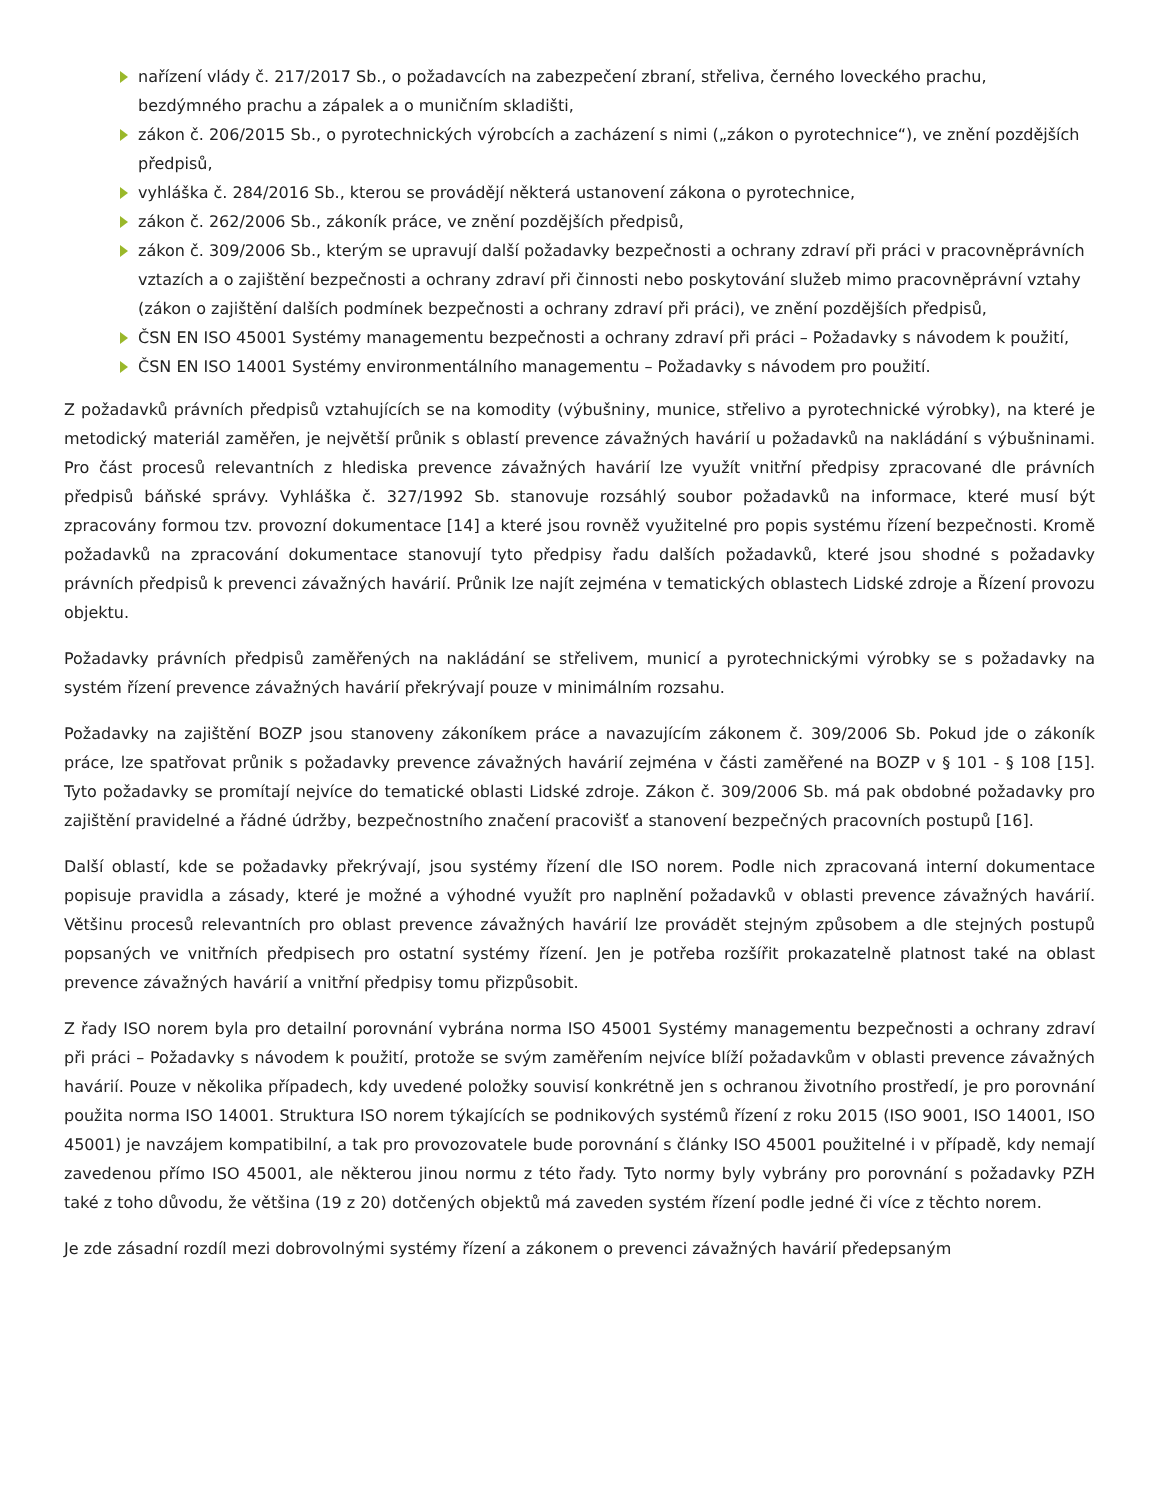nařízení vlády č. 217/2017 Sb., o požadavcích na zabezpečení zbraní, střeliva, černého loveckého prachu, bezdýmného prachu a zápalek a o muničním skladišti,
zákon č. 206/2015 Sb., o pyrotechnických výrobcích a zacházení s nimi („zákon o pyrotechnice“), ve znění pozdějších předpisů,
vyhláška č. 284/2016 Sb., kterou se provádějí některá ustanovení zákona o pyrotechnice,
zákon č. 262/2006 Sb., zákoník práce, ve znění pozdějších předpisů,
zákon č. 309/2006 Sb., kterým se upravují další požadavky bezpečnosti a ochrany zdraví při práci v pracovněprávních vztazích a o zajištění bezpečnosti a ochrany zdraví při činnosti nebo poskytování služeb mimo pracovněprávní vztahy (zákon o zajištění dalších podmínek bezpečnosti a ochrany zdraví při práci), ve znění pozdějších předpisů,
ČSN EN ISO 45001 Systémy managementu bezpečnosti a ochrany zdraví při práci – Požadavky s návodem k použití,
ČSN EN ISO 14001 Systémy environmentálního managementu – Požadavky s návodem pro použití.
Z požadavků právních předpisů vztahujících se na komodity (výbušniny, munice, střelivo a pyrotechnické výrobky), na které je metodický materiál zaměřen, je největší průnik s oblastí prevence závažných havárií u požadavků na nakládání s výbušninami. Pro část procesů relevantních z hlediska prevence závažných havárií lze využít vnitřní předpisy zpracované dle právních předpisů báňské správy. Vyhláška č. 327/1992 Sb. stanovuje rozsáhlý soubor požadavků na informace, které musí být zpracovány formou tzv. provozní dokumentace [14] a které jsou rovněž využitelné pro popis systému řízení bezpečnosti. Kromě požadavků na zpracování dokumentace stanovují tyto předpisy řadu dalších požadavků, které jsou shodné s požadavky právních předpisů k prevenci závažných havárií. Průnik lze najít zejména v tematických oblastech Lidské zdroje a Řízení provozu objektu.
Požadavky právních předpisů zaměřených na nakládání se střelivem, municí a pyrotechnickými výrobky se s požadavky na systém řízení prevence závažných havárií překrývají pouze v minimálním rozsahu.
Požadavky na zajištění BOZP jsou stanoveny zákoníkem práce a navazujícím zákonem č. 309/2006 Sb. Pokud jde o zákoník práce, lze spatřovat průnik s požadavky prevence závažných havárií zejména v části zaměřené na BOZP v § 101 - § 108 [15]. Tyto požadavky se promítají nejvíce do tematické oblasti Lidské zdroje. Zákon č. 309/2006 Sb. má pak obdobné požadavky pro zajištění pravidelné a řádné údržby, bezpečnostního značení pracovišť a stanovení bezpečných pracovních postupů [16].
Další oblastí, kde se požadavky překrývají, jsou systémy řízení dle ISO norem. Podle nich zpracovaná interní dokumentace popisuje pravidla a zásady, které je možné a výhodné využít pro naplnění požadavků v oblasti prevence závažných havárií. Většinu procesů relevantních pro oblast prevence závažných havárií lze provádět stejným způsobem a dle stejných postupů popsaných ve vnitřních předpisech pro ostatní systémy řízení. Jen je potřeba rozšířit prokazatelně platnost také na oblast prevence závažných havárií a vnitřní předpisy tomu přizpůsobit.
Z řady ISO norem byla pro detailní porovnání vybrána norma ISO 45001 Systémy managementu bezpečnosti a ochrany zdraví při práci – Požadavky s návodem k použití, protože se svým zaměřením nejvíce blíží požadavkům v oblasti prevence závažných havárií. Pouze v několika případech, kdy uvedené položky souvisí konkrétně jen s ochranou životního prostředí, je pro porovnání použita norma ISO 14001. Struktura ISO norem týkajících se podnikových systémů řízení z roku 2015 (ISO 9001, ISO 14001, ISO 45001) je navzájem kompatibilní, a tak pro provozovatele bude porovnání s články ISO 45001 použitelné i v případě, kdy nemají zavedenou přímo ISO 45001, ale některou jinou normu z této řady. Tyto normy byly vybrány pro porovnání s požadavky PZH také z toho důvodu, že většina (19 z 20) dotčených objektů má zaveden systém řízení podle jedné či více z těchto norem.
Je zde zásadní rozdíl mezi dobrovolnými systémy řízení a zákonem o prevenci závažných havárií předepsaným